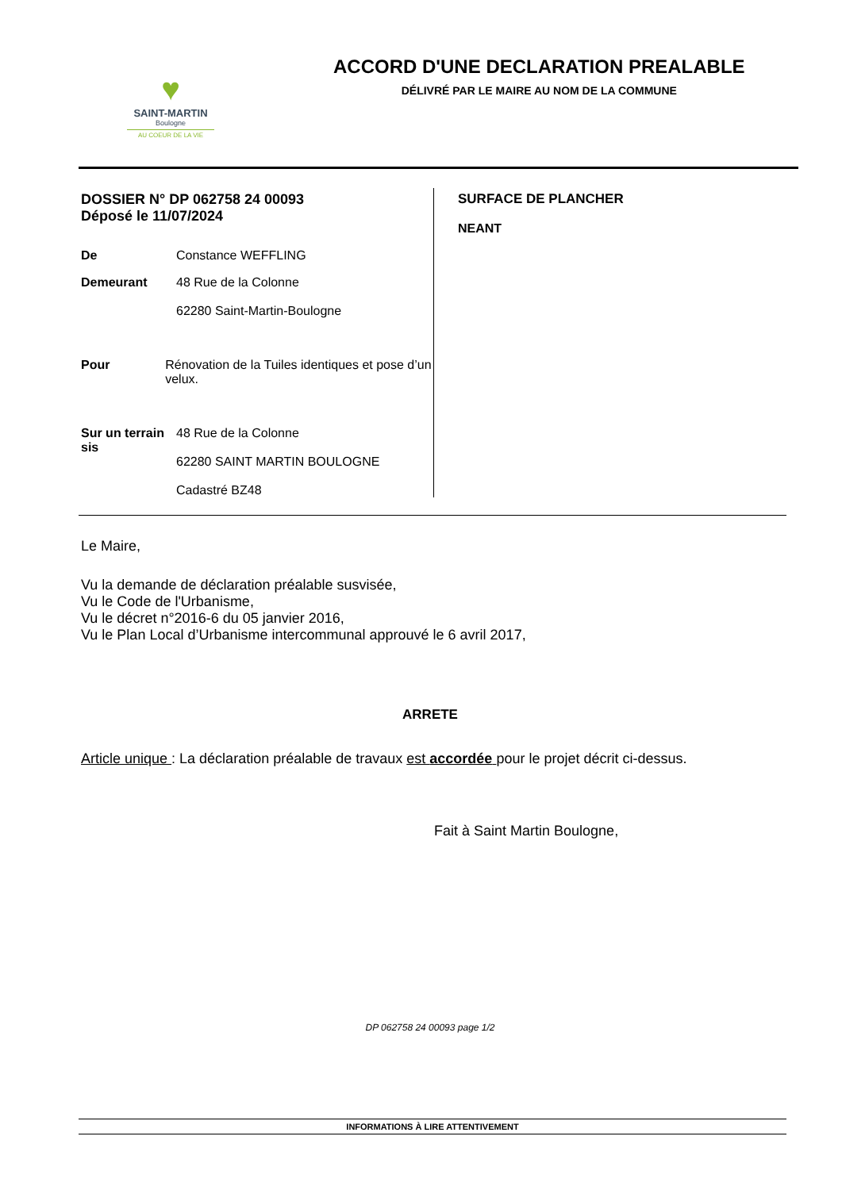♥
SAINT-MARTIN
Boulogne
AU COEUR DE LA VIE
ACCORD D'UNE DECLARATION PREALABLE
DÉLIVRÉ PAR LE MAIRE AU NOM DE LA COMMUNE
DOSSIER N° DP 062758 24 00093
Déposé le 11/07/2024
De Constance WEFFLING
Demeurant 48 Rue de la Colonne
62280 Saint-Martin-Boulogne
Pour Rénovation de la Tuiles identiques et pose d’un velux.
Sur un terrain sis
48 Rue de la Colonne
62280 SAINT MARTIN BOULOGNE
Cadastré BZ48
SURFACE DE PLANCHER
NEANT
Le Maire,
Vu la demande de déclaration préalable susvisée,
Vu le Code de l'Urbanisme,
Vu le décret n°2016-6 du 05 janvier 2016,
Vu le Plan Local d’Urbanisme intercommunal approuvé le 6 avril 2017,
ARRETE
Article unique : La déclaration préalable de travaux est accordée pour le projet décrit ci-dessus.
Fait à Saint Martin Boulogne,
DP 062758 24 00093 page 1/2
INFORMATIONS À LIRE ATTENTIVEMENT